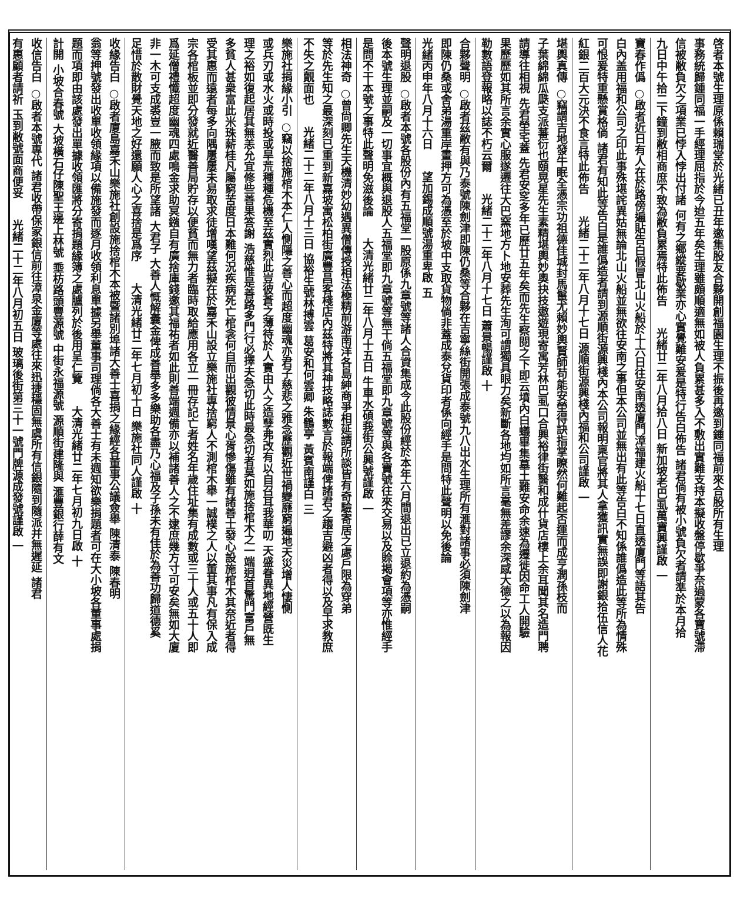啓者本號生理原係賴瑞堂於光緒已丑年邀集股友合夥開創福園生理不振後再邀到鍾同福前來合股所有生理
事務統歸鍾同福一手經理屈指於今迨五年矣生理雖頗順適無如被人負累甚多入不敷出實難支持本擬收盤停歇爭奈過蒙各寶號滯
信被敝負欠之項業已悖入悖出付諸 何有之鄉縱要歇業亦心實覺難安爰是特行告白佈告 諸君倘有被小號負欠者請準於本月拾
九日中午拾二下鐘到敝相商庶不致為敝負累焉特此佈告 光緒廿二年八月拾八日 新加坡老巴虱萬寶興謹啟 一
寶春作僞 ○啟者近日有人在於路傍遍貼告白假冒北山火船於十六日往安南透廈門漳福建火船十七日直透廈門等語其告
白內盖用福和公司之印此事殊堪詫異姑無論北山火船並無欲往安南之事但本公司並無出有此等告白不知係誰僞造此等所為情殊
可恨爰特重懸賞格倘 諸君有知此等告白是誰僞造者請到源順街源興棧內本公司報明稟官將其人拿獲訊實無誤即謝銀拾伍信人花
紅銀二百大元決不食言特此佈告 光緒二十二年八月十七日 源順街源興棧內福和公司謹啟 一
堪輿真傳 ○竊謂吉地發牛眠全憑宗功祖德佳城封馬鬣尤賴妙輿賢師苟能安塋得訣指掌瞭然何難起否運而成亨潤孫枝而
子葉綿綿瓜瓞支派蕃衍也頤晃星先生素精堪輿妙奧抉技遨遊現寄寓芳林巴虱口合興裕律街醫和成什貨店樓上余耳聞其名造門聘
請導往相視 先君塋宅蓋 先君安窆多年已歷廿五年矣而先生察閱之下即云墳內白蟻畢集墓土難安命余速為遷徙因命工人開驗
果歷歷如其所言余實心服遂遷往大巴窯地方卜地安葬先生洵可謂獨具眼力矣新斷各地均如所言毫無差謬余深感大德之以為報因
勒數語登報略以誌不朽云爾 光緒二十二年八月十七日 蕭景暢謹啟 十
合夥聲明 ○啟者茲敝有與乃泰號陳劍津即陳仍桑等合夥在吉寧絲街開張成泰號九八出水生理所有滙對諸事必須陳劍津
即陳仍桑或舍弟湯重岸畫押方可為憑至於坡中支取貨物倘非蓋成泰兌貨印者係向經手是問特此聲明以免後論
光緒丙申年八月十六日 望加錫成順號湯重卑啟 五
聲明退股 ○啟者本號各股份內有五福堂一股原係九章號等諸人合資集成今此股份經於本年六月間退出已立退約為憑嗣
後本號生理並嗣及一切事宜概與退股人五福堂即九章號等無干倘五福堂即九章號等與各寶號往來交易以及賒揭會項等亦惟經手
是問不干本號之事特此聲明免滋後論 大清光緒廿二年八月十五日 牛車水碩莪街公興號謹啟 一
相法神奇 ○曾尙卿先生天機清妙幼遇異僧傳授相法極精前游南洋各島紳商爭相延請所談皆有奇驗寄居之處戶限為穿弟
等於先生知之最深刻已重到新嘉坡寓松柏街廣豐昌客棧店內茲特將其神技略誌數言於報端俾諸君之趨吉避凶者得以及早求教庶
不失之覿面也 光緒二十二年八月十三日 協裕生號林搏雲 葛安和何雲卿 朱鶴亭 黃賓南謹白 三
樂施社捐緣小引 ○竊以捨施棺木本仁人惻隱之善心而超度幽魂亦君子慈悲之雅念歷觀近世禍變靡窮遍地天災增人悽惻
或兵刃或水火或時投或旱荒種種危機至茲實烈此豈彼蒼之薄待於人實由人之造孽弗改有以自召耳我華叨 天盛眷異地經營既生
理之裕如復起居其無恙允宜修些善果答謝 浩慈惟是善路多門行必擇夫急切此時最急切者莫如施捨棺木之一端迥首驚門富戶無
多貧人甚衆富此米珠薪桂凡屬窮苦度日本難何況疾病死亡棺衾何自而出觀彼情景心胥慘傷雖有諸善士發心設施棺木其奈近者得
受其惠而遠者每多向隅屢屢未易取求徒增嘆望茲擬在於嘉禾山設立樂施社專捨窮人不測棺木舉一誠樸之人以董其事凡有保入成
宗各棺板並即分發就近醫善局貯存以便貧而無力者臨時取給應用各立一冊存記亡者姓名年歲住址集有成數或三十人或五十人即
爲延僧禮懺超度幽魂四處鳴金求助冥鏹自有廣捨庫錢邀其福祐者如此則善端週備亦以補諸善人之不逮庶幾方寸可安矣無如大廈
非一木可支成裘豈一腋而致是所望諸 大君子 大善人慨解囊金俾成善舉多多樂助各盡乃心福及子孫未有佳於為善功歸道德奚
足惜於散財覺天地之好還願人心之喜捨是爲序 大清光緒廿二年七月初十日 樂施社同人謹啟 十
收緣告白 ○啟者廈島嘉禾山樂施社創設施捨棺木本被暨諸別埠諸大善士喜捐之緣經各董事公議僉舉 陳清泰 陳春明
翁等押號發出收單收領緣項以備施發而逐月收領利息單據另舉董事司理倘各大善士有未週知欲樂捐題者可在大小坡各董事處捐
題而項即由該處發出單據收領匯將分寄捐題緣簿之處臚列於後用呈仁覽 大清光緒廿二年七月初九日啟 十
計開 小坡合春號 大坡橫石仔陳聖王邊上林號 埀枋路頭豐源號 中街永福源號 源順街建隆與 滙豐銀行薛有文
收信告白 ○啟者本號專代 諸君收帶保家銀信前往漳泉金廈等處往來迅捷穩固無虞所有信銀隨到隨派并無遲延 諸君
有惠顧者請祈 玉到敝號面商便妥 光緒二十二年八月初五日 玻璃後街第三十一號門牌源成發號謹啟 一